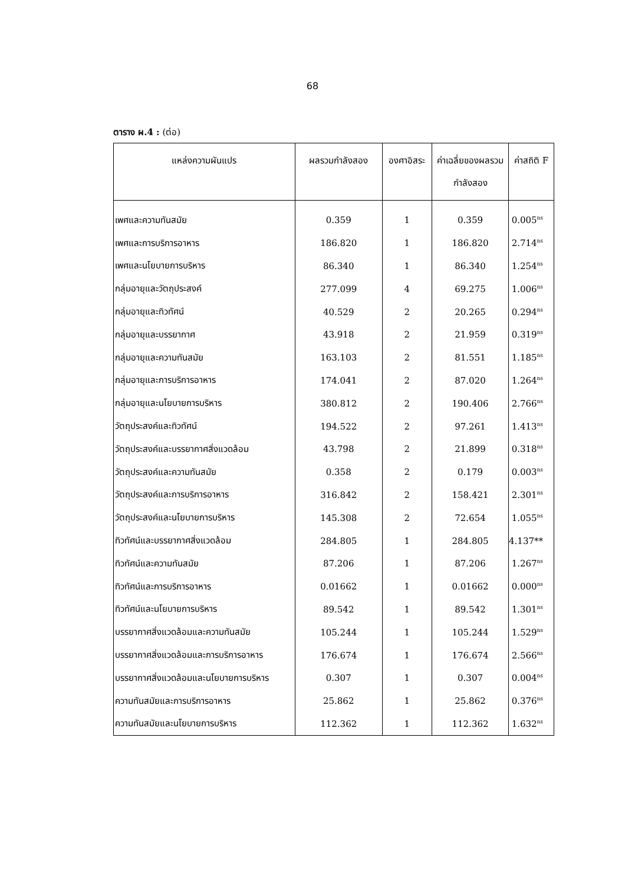68
ตาราง ผ.4 : (ต่อ)
| แหล่งความผันแปร | ผลรวมกำลังสอง | องศาอิสระ | ค่าเฉลี่ยของผลรวม กำลังสอง | ค่าสถิติ F |
| --- | --- | --- | --- | --- |
| เพศและความทันสมัย | 0.359 | 1 | 0.359 | 0.005<sup>ns</sup> |
| เพศและการบริการอาหาร | 186.820 | 1 | 186.820 | 2.714<sup>ns</sup> |
| เพศและนโยบายการบริหาร | 86.340 | 1 | 86.340 | 1.254<sup>ns</sup> |
| กลุ่มอายุและวัตถุประสงค์ | 277.099 | 4 | 69.275 | 1.006<sup>ns</sup> |
| กลุ่มอายุและทิวทัศน์ | 40.529 | 2 | 20.265 | 0.294<sup>ns</sup> |
| กลุ่มอายุและบรรยากาศ | 43.918 | 2 | 21.959 | 0.319<sup>ns</sup> |
| กลุ่มอายุและความทันสมัย | 163.103 | 2 | 81.551 | 1.185<sup>ns</sup> |
| กลุ่มอายุและการบริการอาหาร | 174.041 | 2 | 87.020 | 1.264<sup>ns</sup> |
| กลุ่มอายุและนโยบายการบริหาร | 380.812 | 2 | 190.406 | 2.766<sup>ns</sup> |
| วัตถุประสงค์และทิวทัศน์ | 194.522 | 2 | 97.261 | 1.413<sup>ns</sup> |
| วัตถุประสงค์และบรรยากาศสิ่งแวดล้อม | 43.798 | 2 | 21.899 | 0.318<sup>ns</sup> |
| วัตถุประสงค์และความทันสมัย | 0.358 | 2 | 0.179 | 0.003<sup>ns</sup> |
| วัตถุประสงค์และการบริการอาหาร | 316.842 | 2 | 158.421 | 2.301<sup>ns</sup> |
| วัตถุประสงค์และนโยบายการบริหาร | 145.308 | 2 | 72.654 | 1.055<sup>ns</sup> |
| ทิวทัศน์และบรรยากาศสิ่งแวดล้อม | 284.805 | 1 | 284.805 | 4.137** |
| ทิวทัศน์และความทันสมัย | 87.206 | 1 | 87.206 | 1.267<sup>ns</sup> |
| ทิวทัศน์และการบริการอาหาร | 0.01662 | 1 | 0.01662 | 0.000<sup>ns</sup> |
| ทิวทัศน์และนโยบายการบริหาร | 89.542 | 1 | 89.542 | 1.301<sup>ns</sup> |
| บรรยากาศสิ่งแวดล้อมและความทันสมัย | 105.244 | 1 | 105.244 | 1.529<sup>ns</sup> |
| บรรยากาศสิ่งแวดล้อมและการบริการอาหาร | 176.674 | 1 | 176.674 | 2.566<sup>ns</sup> |
| บรรยากาศสิ่งแวดล้อมและนโยบายการบริหาร | 0.307 | 1 | 0.307 | 0.004<sup>ns</sup> |
| ความทันสมัยและการบริการอาหาร | 25.862 | 1 | 25.862 | 0.376<sup>ns</sup> |
| ความทันสมัยและนโยบายการบริหาร | 112.362 | 1 | 112.362 | 1.632<sup>ns</sup> |